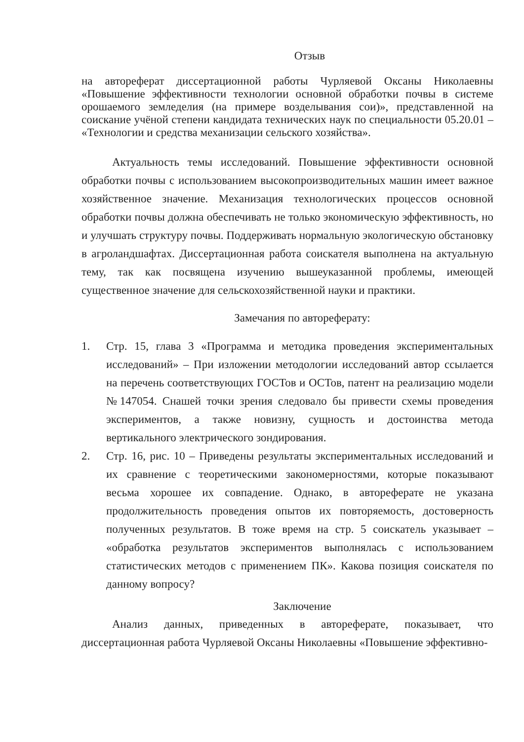Отзыв
на автореферат диссертационной работы Чурляевой Оксаны Николаевны «Повышение эффективности технологии основной обработки почвы в системе орошаемого земледелия (на примере возделывания сои)», представленной на соискание учёной степени кандидата технических наук по специальности 05.20.01 – «Технологии и средства механизации сельского хозяйства».
Актуальность темы исследований. Повышение эффективности основной обработки почвы с использованием высокопроизводительных машин имеет важное хозяйственное значение. Механизация технологических процессов основной обработки почвы должна обеспечивать не только экономическую эффективность, но и улучшать структуру почвы. Поддерживать нормальную экологическую обстановку в агроландшафтах. Диссертационная работа соискателя выполнена на актуальную тему, так как посвящена изучению вышеуказанной проблемы, имеющей существенное значение для сельскохозяйственной науки и практики.
Замечания по автореферату:
1. Стр. 15, глава 3 «Программа и методика проведения экспериментальных исследований» – При изложении методологии исследований автор ссылается на перечень соответствующих ГОСТов и ОСТов, патент на реализацию модели №147054. Снашей точки зрения следовало бы привести схемы проведения экспериментов, а также новизну, сущность и достоинства метода вертикального электрического зондирования.
2. Стр. 16, рис. 10 – Приведены результаты экспериментальных исследований и их сравнение с теоретическими закономерностями, которые показывают весьма хорошее их совпадение. Однако, в автореферате не указана продолжительность проведения опытов их повторяемость, достоверность полученных результатов. В тоже время на стр. 5 соискатель указывает – «обработка результатов экспериментов выполнялась с использованием статистических методов с применением ПК». Какова позиция соискателя по данному вопросу?
Заключение
Анализ данных, приведенных в автореферате, показывает, что диссертационная работа Чурляевой Оксаны Николаевны «Повышение эффективно-